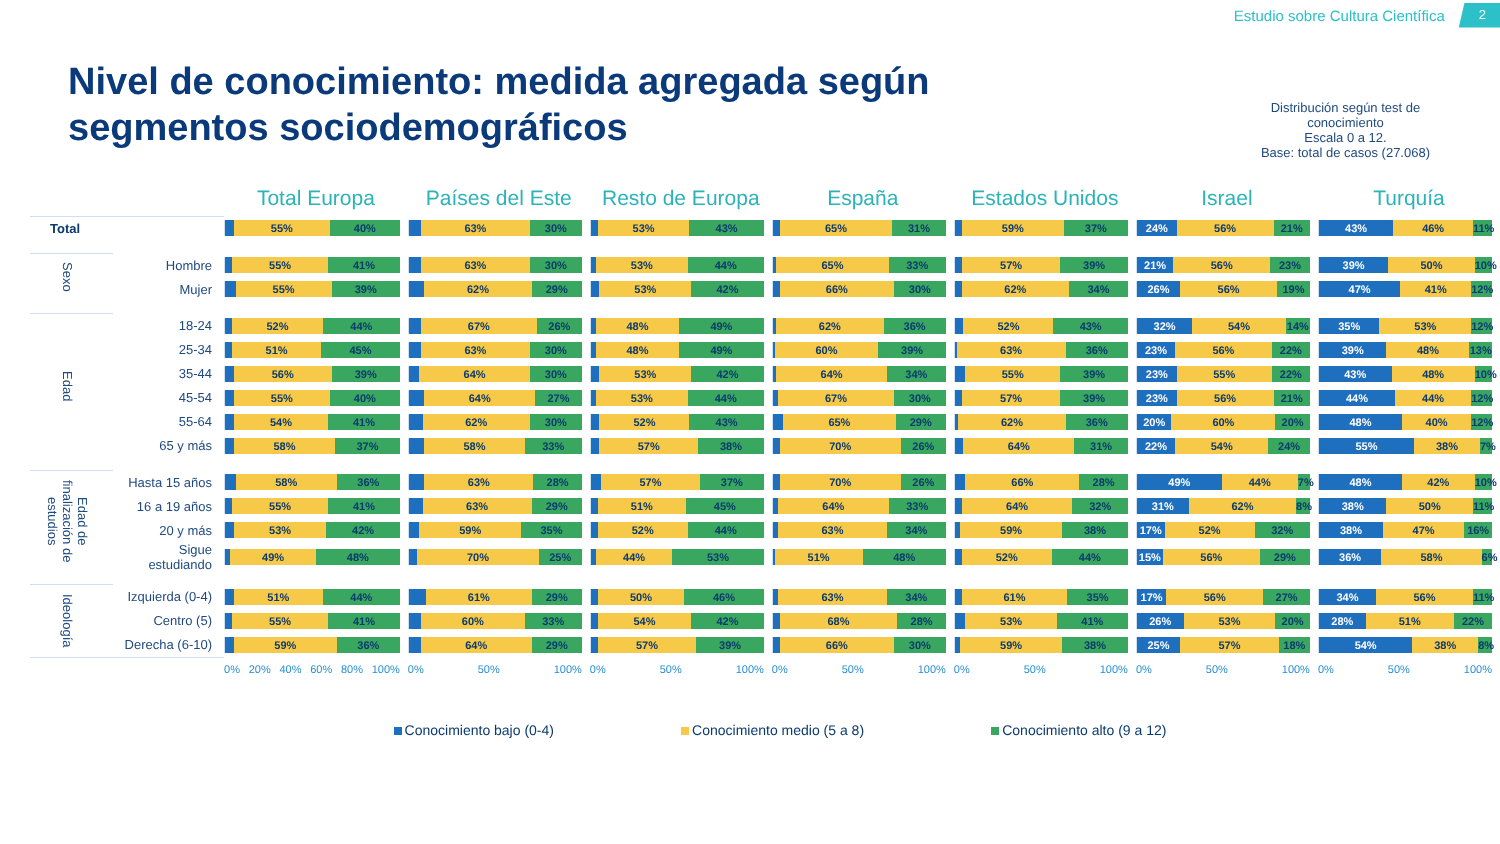Estudio sobre Cultura Científica 2
Nivel de conocimiento: medida agregada según
segmentos sociodemográficos
Distribución según test de
conocimiento
Escala 0 a 12.
Base: total de casos (27.068)
| | | Total Europa | Países del Este | Resto de Europa | España | Estados Unidos | Israel | Turquía |
| --- | --- | --- | --- | --- | --- | --- | --- | --- |
| Total | | 55% 40% | 63% 30% | 53% 43% | 65% 31% | 59% 37% | 24% 56% 21% | 43% 46% 11% |
| Sexo | Hombre | 55% 41% | 63% 30% | 53% 44% | 65% 33% | 57% 39% | 21% 56% 23% | 39% 50% 10% |
| | Mujer | 55% 39% | 62% 29% | 53% 42% | 66% 30% | 62% 34% | 26% 56% 19% | 47% 41% 12% |
| Edad | 18-24 | 52% 44% | 67% 26% | 48% 49% | 62% 36% | 52% 43% | 32% 54% 14% | 35% 53% 12% |
| | 25-34 | 51% 45% | 63% 30% | 48% 49% | 60% 39% | 63% 36% | 23% 56% 22% | 39% 48% 13% |
| | 35-44 | 56% 39% | 64% 30% | 53% 42% | 64% 34% | 55% 39% | 23% 55% 22% | 43% 48% 10% |
| | 45-54 | 55% 40% | 64% 27% | 53% 44% | 67% 30% | 57% 39% | 23% 56% 21% | 44% 44% 12% |
| | 55-64 | 54% 41% | 62% 30% | 52% 43% | 65% 29% | 62% 36% | 20% 60% 20% | 48% 40% 12% |
| | 65 y más | 58% 37% | 58% 33% | 57% 38% | 70% 26% | 64% 31% | 22% 54% 24% | 55% 38% 7% |
| Edad de finalización de estudios | Hasta 15 años | 58% 36% | 63% 28% | 57% 37% | 70% 26% | 66% 28% | 49% 44% 7% | 48% 42% 10% |
| | 16 a 19 años | 55% 41% | 63% 29% | 51% 45% | 64% 33% | 64% 32% | 31% 62% 8% | 38% 50% 11% |
| | 20 y más | 53% 42% | 59% 35% | 52% 44% | 63% 34% | 59% 38% | 17% 52% 32% | 38% 47% 16% |
| | Sigue estudiando | 49% 48% | 70% 25% | 44% 53% | 51% 48% | 52% 44% | 15% 56% 29% | 36% 58% 6% |
| Ideología | Izquierda (0-4) | 51% 44% | 61% 29% | 50% 46% | 63% 34% | 61% 35% | 17% 56% 27% | 34% 56% 11% |
| | Centro (5) | 55% 41% | 60% 33% | 54% 42% | 68% 28% | 53% 41% | 26% 53% 20% | 28% 51% 22% |
| | Derecha (6-10) | 59% 36% | 64% 29% | 57% 39% | 66% 30% | 59% 38% | 25% 57% 18% | 54% 38% 8% |
| | | 0% 20% 40% 60% 80% 100% | 0% 50% 100% | 0% 50% 100% | 0% 50% 100% | 0% 50% 100% | 0% 50% 100% | 0% 50% 100% |
Conocimiento bajo (0-4) Conocimiento medio (5 a 8) Conocimiento alto (9 a 12)